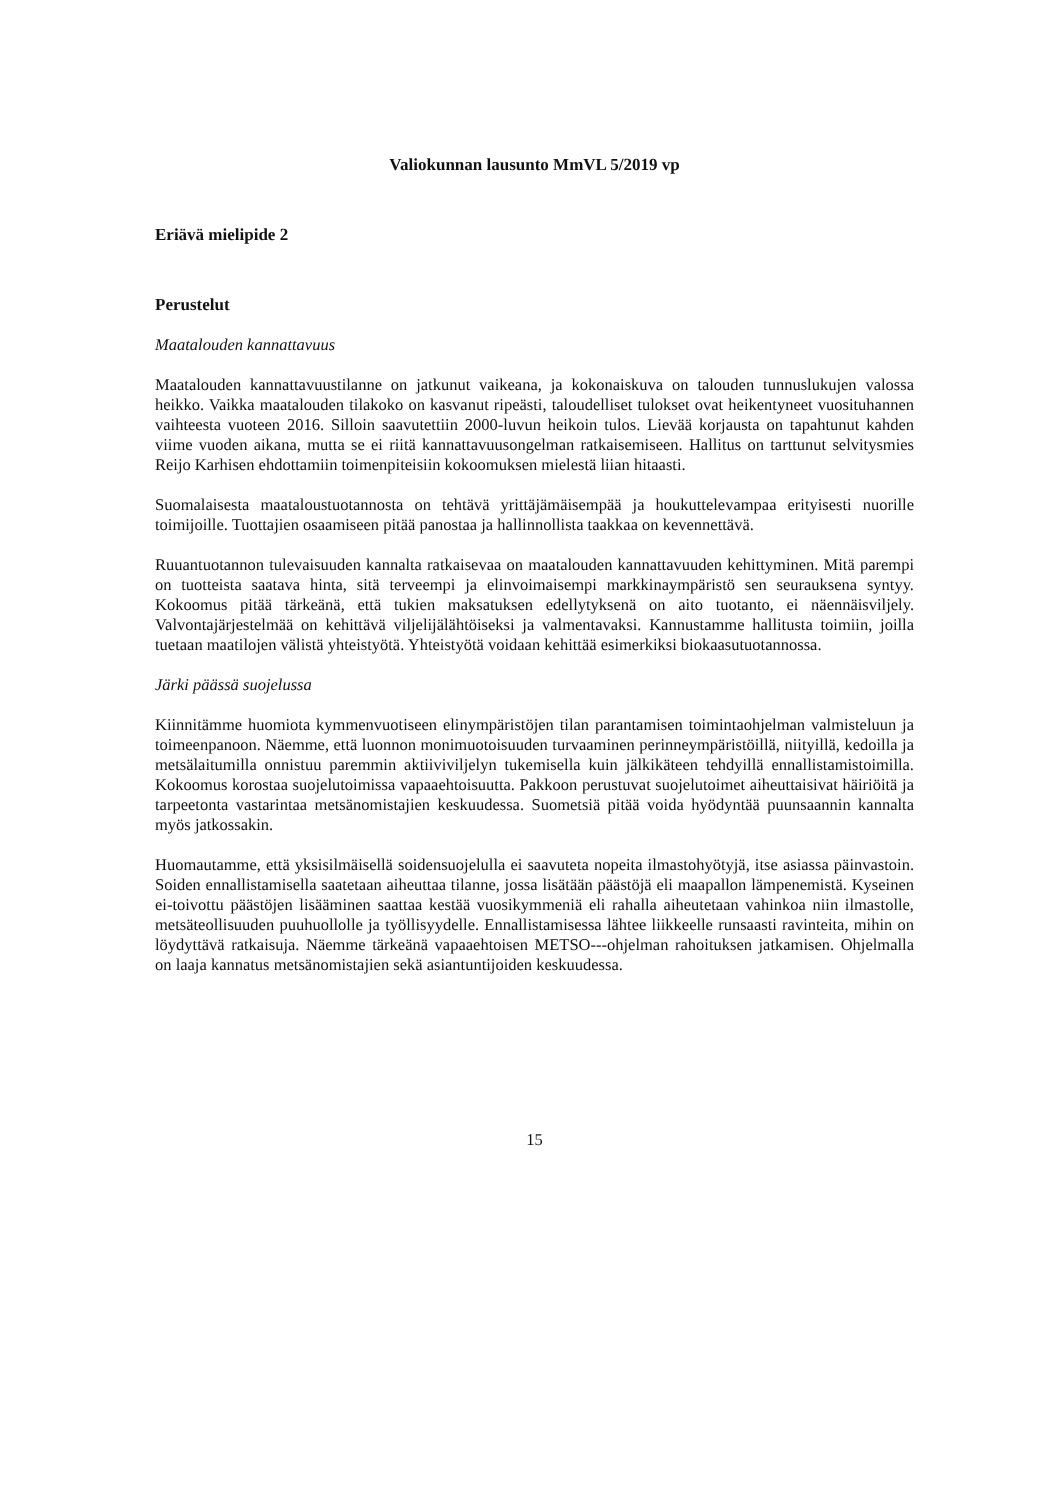Valiokunnan lausunto MmVL 5/2019 vp
Eriävä mielipide 2
Perustelut
Maatalouden kannattavuus
Maatalouden kannattavuustilanne on jatkunut vaikeana, ja kokonaiskuva on talouden tunnuslukujen valossa heikko. Vaikka maatalouden tilakoko on kasvanut ripeästi, taloudelliset tulokset ovat heikentyneet vuosituhannen vaihteesta vuoteen 2016. Silloin saavutettiin 2000-luvun heikoin tulos. Lievää korjausta on tapahtunut kahden viime vuoden aikana, mutta se ei riitä kannattavuusongelman ratkaisemiseen. Hallitus on tarttunut selvitysmies Reijo Karhisen ehdottamiin toimenpiteisiin kokoomuksen mielestä liian hitaasti.
Suomalaisesta maataloustuotannosta on tehtävä yrittäjämäisempää ja houkuttelevampaa erityisesti nuorille toimijoille. Tuottajien osaamiseen pitää panostaa ja hallinnollista taakkaa on kevennettävä.
Ruuantuotannon tulevaisuuden kannalta ratkaisevaa on maatalouden kannattavuuden kehittyminen. Mitä parempi on tuotteista saatava hinta, sitä terveempi ja elinvoimaisempi markkinaympäristö sen seurauksena syntyy. Kokoomus pitää tärkeänä, että tukien maksatuksen edellytyksenä on aito tuotanto, ei näennäisviljely. Valvontajärjestelmää on kehittävä viljelijälähtöiseksi ja valmentavaksi. Kannustamme hallitusta toimiin, joilla tuetaan maatilojen välistä yhteistyötä. Yhteistyötä voidaan kehittää esimerkiksi biokaasutuotannossa.
Järki päässä suojelussa
Kiinnitämme huomiota kymmenvuotiseen elinympäristöjen tilan parantamisen toimintaohjelman valmisteluun ja toimeenpanoon. Näemme, että luonnon monimuotoisuuden turvaaminen perinneympäristöillä, niityillä, kedoilla ja metsälaitumilla onnistuu paremmin aktiiviviljelyn tukemisella kuin jälkikäteen tehdyillä ennallistamistoimilla. Kokoomus korostaa suojelutoimissa vapaaehtoisuutta. Pakkoon perustuvat suojelutoimet aiheuttaisivat häiriöitä ja tarpeetonta vastarintaa metsänomistajien keskuudessa. Suometsiä pitää voida hyödyntää puunsaannin kannalta myös jatkossakin.
Huomautamme, että yksisilmäisellä soidensuojelulla ei saavuteta nopeita ilmastohyötyjä, itse asiassa päinvastoin. Soiden ennallistamisella saatetaan aiheuttaa tilanne, jossa lisätään päästöjä eli maapallon lämpenemistä. Kyseinen ei-toivottu päästöjen lisääminen saattaa kestää vuosikymmeniä eli rahalla aiheutetaan vahinkoa niin ilmastolle, metsäteollisuuden puuhuollolle ja työllisyydelle. Ennallistamisessa lähtee liikkeelle runsaasti ravinteita, mihin on löydyttävä ratkaisuja. Näemme tärkeänä vapaaehtoisen METSO---ohjelman rahoituksen jatkamisen. Ohjelmalla on laaja kannatus metsänomistajien sekä asiantuntijoiden keskuudessa.
15